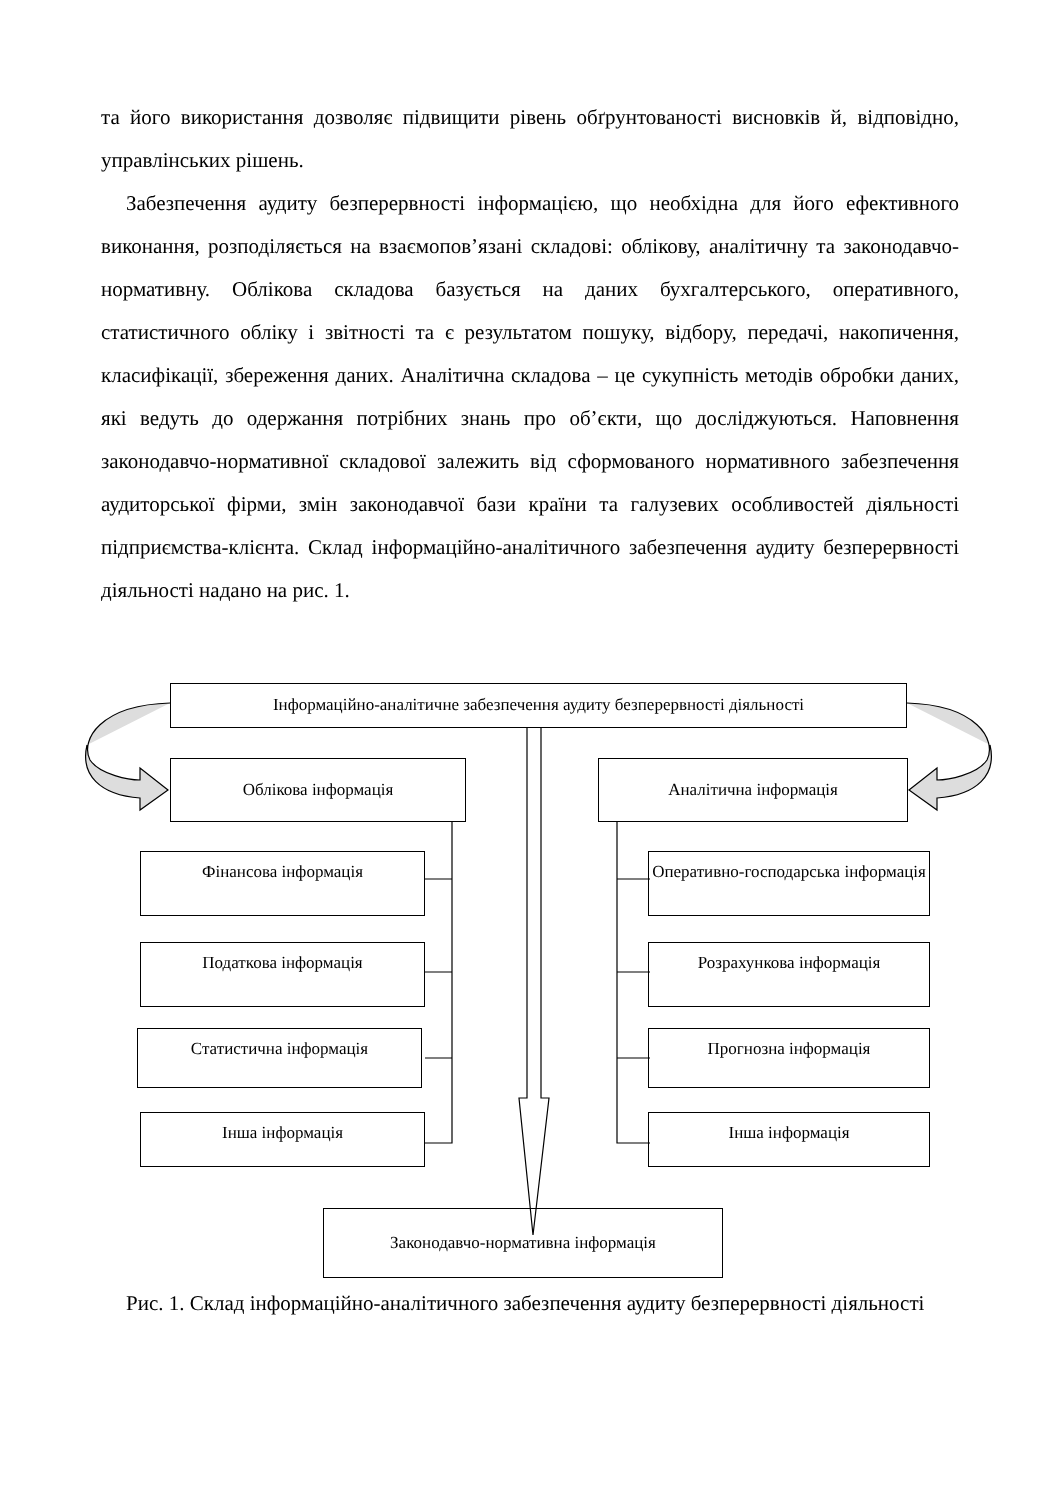та його використання дозволяє підвищити рівень обґрунтованості висновків й, відповідно, управлінських рішень.
Забезпечення аудиту безперервності інформацією, що необхідна для його ефективного виконання, розподіляється на взаємопов’язані складові: облікову, аналітичну та законодавчо-нормативну. Облікова складова базується на даних бухгалтерського, оперативного, статистичного обліку і звітності та є результатом пошуку, відбору, передачі, накопичення, класифікації, збереження даних. Аналітична складова – це сукупність методів обробки даних, які ведуть до одержання потрібних знань про об’єкти, що досліджуються. Наповнення законодавчо-нормативної складової залежить від сформованого нормативного забезпечення аудиторської фірми, змін законодавчої бази країни та галузевих особливостей діяльності підприємства-клієнта. Склад інформаційно-аналітичного забезпечення аудиту безперервності діяльності надано на рис. 1.
Інформаційно-аналітичне забезпечення аудиту безперервності діяльності
Облікова інформація Аналітична інформація
Фінансова інформація
Податкова інформація
Статистична інформація
Інша інформація
Оперативно-господарська інформація
Розрахункова інформація
Прогнозна інформація
Інша інформація
Законодавчо-нормативна інформація
Рис. 1. Склад інформаційно-аналітичного забезпечення аудиту безперервності діяльності